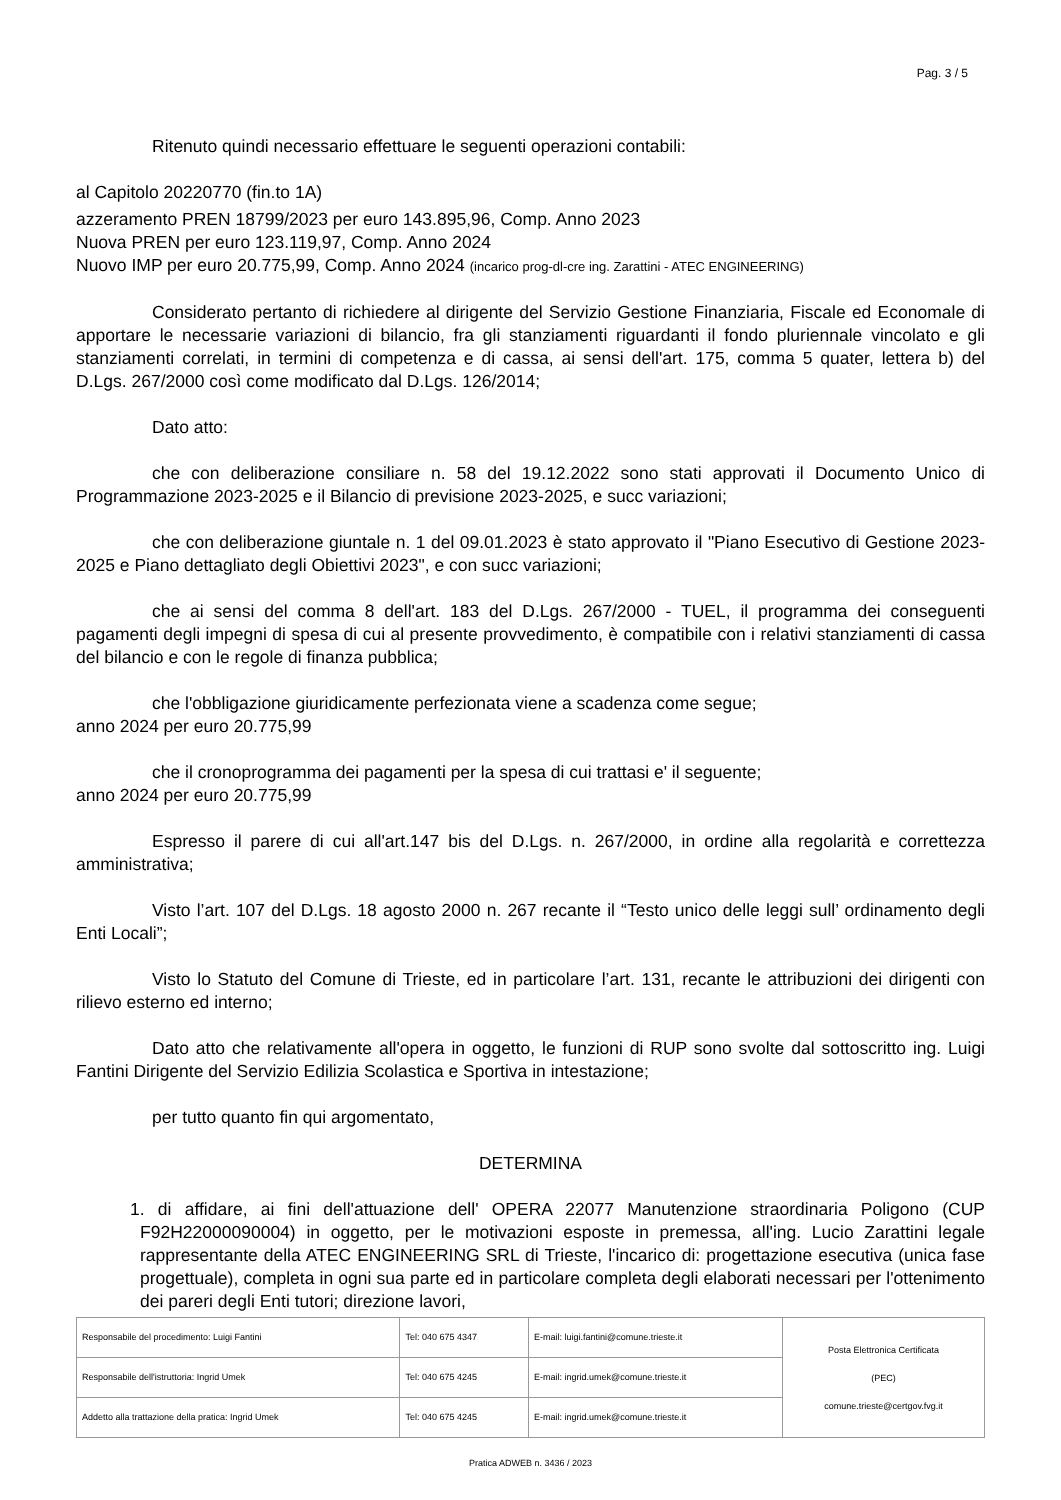Pag. 3 / 5
Ritenuto quindi necessario effettuare le seguenti operazioni contabili:
al Capitolo 20220770 (fin.to 1A)
azzeramento PREN 18799/2023 per euro 143.895,96, Comp. Anno 2023
Nuova PREN per euro 123.119,97, Comp. Anno 2024
Nuovo IMP per euro 20.775,99, Comp. Anno 2024 (incarico prog-dl-cre ing. Zarattini - ATEC ENGINEERING)
Considerato pertanto di richiedere al dirigente del Servizio Gestione Finanziaria, Fiscale ed Economale di apportare le necessarie variazioni di bilancio, fra gli stanziamenti riguardanti il fondo pluriennale vincolato e gli stanziamenti correlati, in termini di competenza e di cassa, ai sensi dell'art. 175, comma 5 quater, lettera b) del D.Lgs. 267/2000 così come modificato dal D.Lgs. 126/2014;
Dato atto:
che con deliberazione consiliare n. 58 del 19.12.2022 sono stati approvati il Documento Unico di Programmazione 2023-2025 e il Bilancio di previsione 2023-2025, e succ variazioni;
che con deliberazione giuntale n. 1 del 09.01.2023 è stato approvato il "Piano Esecutivo di Gestione 2023-2025 e Piano dettagliato degli Obiettivi 2023", e con succ variazioni;
che ai sensi del comma 8 dell'art. 183 del D.Lgs. 267/2000 - TUEL, il programma dei conseguenti pagamenti degli impegni di spesa di cui al presente provvedimento, è compatibile con i relativi stanziamenti di cassa del bilancio e con le regole di finanza pubblica;
che l'obbligazione giuridicamente perfezionata viene a scadenza come segue;
anno 2024 per euro 20.775,99
che il cronoprogramma dei pagamenti per la spesa di cui trattasi e' il seguente;
anno 2024 per euro 20.775,99
Espresso il parere di cui all'art.147 bis del D.Lgs. n. 267/2000, in ordine alla regolarità e correttezza amministrativa;
Visto l’art. 107 del D.Lgs. 18 agosto 2000 n. 267 recante il “Testo unico delle leggi sull’ ordinamento degli Enti Locali”;
Visto lo Statuto del Comune di Trieste, ed in particolare l’art. 131, recante le attribuzioni dei dirigenti con rilievo esterno ed interno;
Dato atto che relativamente all'opera in oggetto, le funzioni di RUP sono svolte dal sottoscritto ing. Luigi Fantini Dirigente del Servizio Edilizia Scolastica e Sportiva in intestazione;
per tutto quanto fin qui argomentato,
DETERMINA
1. di affidare, ai fini dell'attuazione dell' OPERA 22077 Manutenzione straordinaria Poligono (CUP F92H22000090004) in oggetto, per le motivazioni esposte in premessa, all'ing. Lucio Zarattini legale rappresentante della ATEC ENGINEERING SRL di Trieste, l'incarico di: progettazione esecutiva (unica fase progettuale), completa in ogni sua parte ed in particolare completa degli elaborati necessari per l'ottenimento dei pareri degli Enti tutori; direzione lavori,
| Responsabile del procedimento: Luigi Fantini | Tel: 040 675 4347 | E-mail: luigi.fantini@comune.trieste.it | Posta Elettronica Certificata (PEC) comune.trieste@certgov.fvg.it |
| Responsabile dell'istruttoria: Ingrid Umek | Tel: 040 675 4245 | E-mail: ingrid.umek@comune.trieste.it | |
| Addetto alla trattazione della pratica: Ingrid Umek | Tel: 040 675 4245 | E-mail: ingrid.umek@comune.trieste.it | |
Pratica ADWEB n. 3436 / 2023